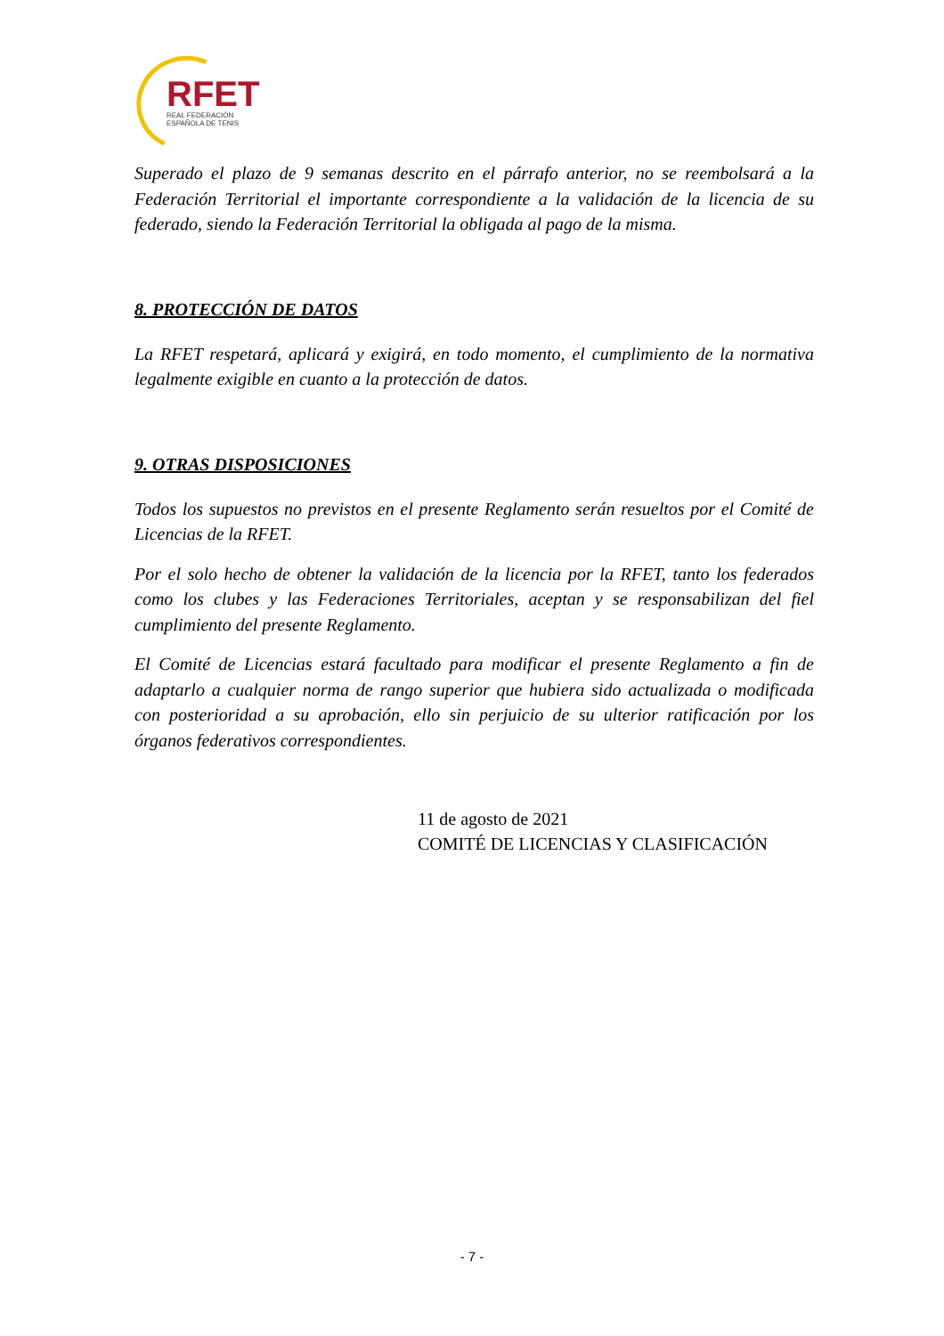RFET
REAL FEDERACIÓN
ESPAÑOLA DE TENIS
Superado el plazo de 9 semanas descrito en el párrafo anterior, no se reembolsará a la Federación Territorial el importante correspondiente a la validación de la licencia de su federado, siendo la Federación Territorial la obligada al pago de la misma.
8. PROTECCIÓN DE DATOS
La RFET respetará, aplicará y exigirá, en todo momento, el cumplimiento de la normativa legalmente exigible en cuanto a la protección de datos.
9. OTRAS DISPOSICIONES
Todos los supuestos no previstos en el presente Reglamento serán resueltos por el Comité de Licencias de la RFET.
Por el solo hecho de obtener la validación de la licencia por la RFET, tanto los federados como los clubes y las Federaciones Territoriales, aceptan y se responsabilizan del fiel cumplimiento del presente Reglamento.
El Comité de Licencias estará facultado para modificar el presente Reglamento a fin de adaptarlo a cualquier norma de rango superior que hubiera sido actualizada o modificada con posterioridad a su aprobación, ello sin perjuicio de su ulterior ratificación por los órganos federativos correspondientes.
11 de agosto de 2021
COMITÉ DE LICENCIAS Y CLASIFICACIÓN
- 7 -